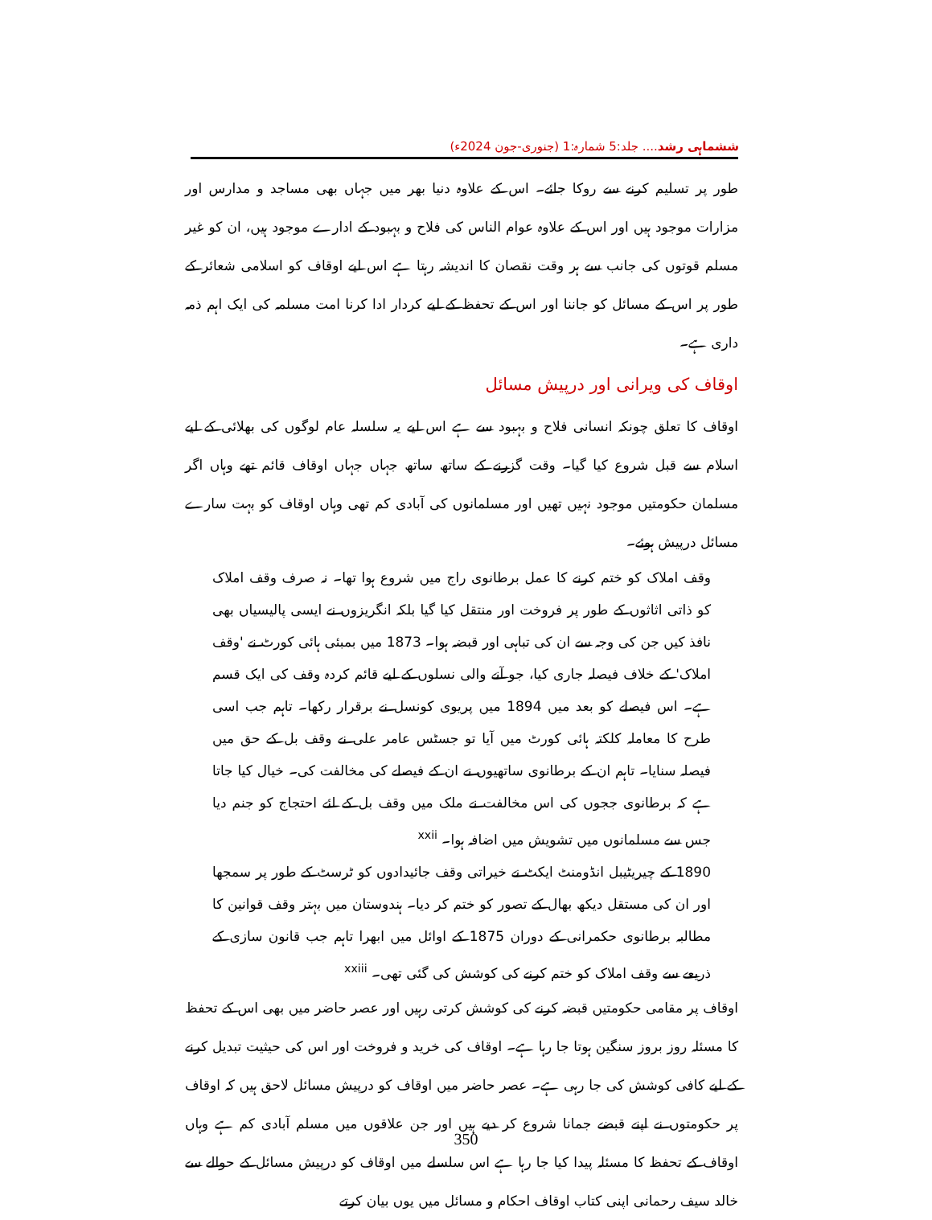ششماہی رشد.... جلد:5 شمارہ:1 (جنوری-جون 2024ء)
طور پر تسلیم کرنے سے روکا جائے۔ اس کے علاوہ دنیا بھر میں جہاں بھی مساجد و مدارس اور مزارات موجود ہیں اور اس کے علاوہ عوام الناس کی فلاح و بہبود کے ادارے موجود ہیں، ان کو غیر مسلم قوتوں کی جانب سے ہر وقت نقصان کا اندیشہ رہتا ہے اس لیے اوقاف کو اسلامی شعائر کے طور پر اس کے مسائل کو جاننا اور اس کے تحفظ کے لیے کردار ادا کرنا امت مسلمہ کی ایک اہم ذمہ داری ہے۔
اوقاف کی ویرانی اور درپیش مسائل
اوقاف کا تعلق چونکہ انسانی فلاح و بہبود سے ہے اس لیے یہ سلسلہ عام لوگوں کی بھلائی کے لیے اسلام سے قبل شروع کیا گیا۔ وقت گزرنے کے ساتھ ساتھ جہاں جہاں اوقاف قائم تھے وہاں اگر مسلمان حکومتیں موجود نہیں تھیں اور مسلمانوں کی آبادی کم تھی وہاں اوقاف کو بہت سارے مسائل درپیش ہوئے۔
وقف املاک کو ختم کرنے کا عمل برطانوی راج میں شروع ہوا تھا۔ نہ صرف وقف املاک کو ذاتی اثاثوں کے طور پر فروخت اور منتقل کیا گیا بلکہ انگریزوں نے ایسی پالیسیاں بھی نافذ کیں جن کی وجہ سے ان کی تباہی اور قبضہ ہوا۔ 1873 میں بمبئی ہائی کورٹ نے 'وقف املاک' کے خلاف فیصلہ جاری کیا، جو آنے والی نسلوں کے لیے قائم کردہ وقف کی ایک قسم ہے۔ اس فیصلے کو بعد میں 1894 میں پریوی کونسل نے برقرار رکھا۔ تاہم جب اسی طرح کا معاملہ کلکتہ ہائی کورٹ میں آیا تو جسٹس عامر علی نے وقف بل کے حق میں فیصلہ سنایا۔ تاہم ان کے برطانوی ساتھیوں نے ان کے فیصلے کی مخالفت کی۔ خیال کیا جاتا ہے کہ برطانوی ججوں کی اس مخالفت نے ملک میں وقف بل کے لئے احتجاج کو جنم دیا جس سے مسلمانوں میں تشویش میں اضافہ ہوا۔ <sup>xxii</sup>
1890 کے چیریٹیبل انڈومنٹ ایکٹ نے خیراتی وقف جائیدادوں کو ٹرسٹ کے طور پر سمجھا اور ان کی مستقل دیکھ بھال کے تصور کو ختم کر دیا۔ ہندوستان میں بہتر وقف قوانین کا مطالبہ برطانوی حکمرانی کے دوران 1875 کے اوائل میں ابھرا تاہم جب قانون سازی کے ذریعے سے وقف املاک کو ختم کرنے کی کوشش کی گئی تھی۔ <sup>xxiii</sup>
اوقاف پر مقامی حکومتیں قبضہ کرنے کی کوشش کرتی رہیں اور عصر حاضر میں بھی اس کے تحفظ کا مسئلہ روز بروز سنگین ہوتا جا رہا ہے۔ اوقاف کی خرید و فروخت اور اس کی حیثیت تبدیل کرنے کے لیے کافی کوشش کی جا رہی ہے۔ عصر حاضر میں اوقاف کو درپیش مسائل لاحق ہیں کہ اوقاف پر حکومتوں نے اپنے قبضے جمانا شروع کر دیے ہیں اور جن علاقوں میں مسلم آبادی کم ہے وہاں اوقاف کے تحفظ کا مسئلہ پیدا کیا جا رہا ہے اس سلسلے میں اوقاف کو درپیش مسائل کے حوالے سے خالد سیف رحمانی اپنی کتاب اوقاف احکام و مسائل میں یوں بیان کرتے
350